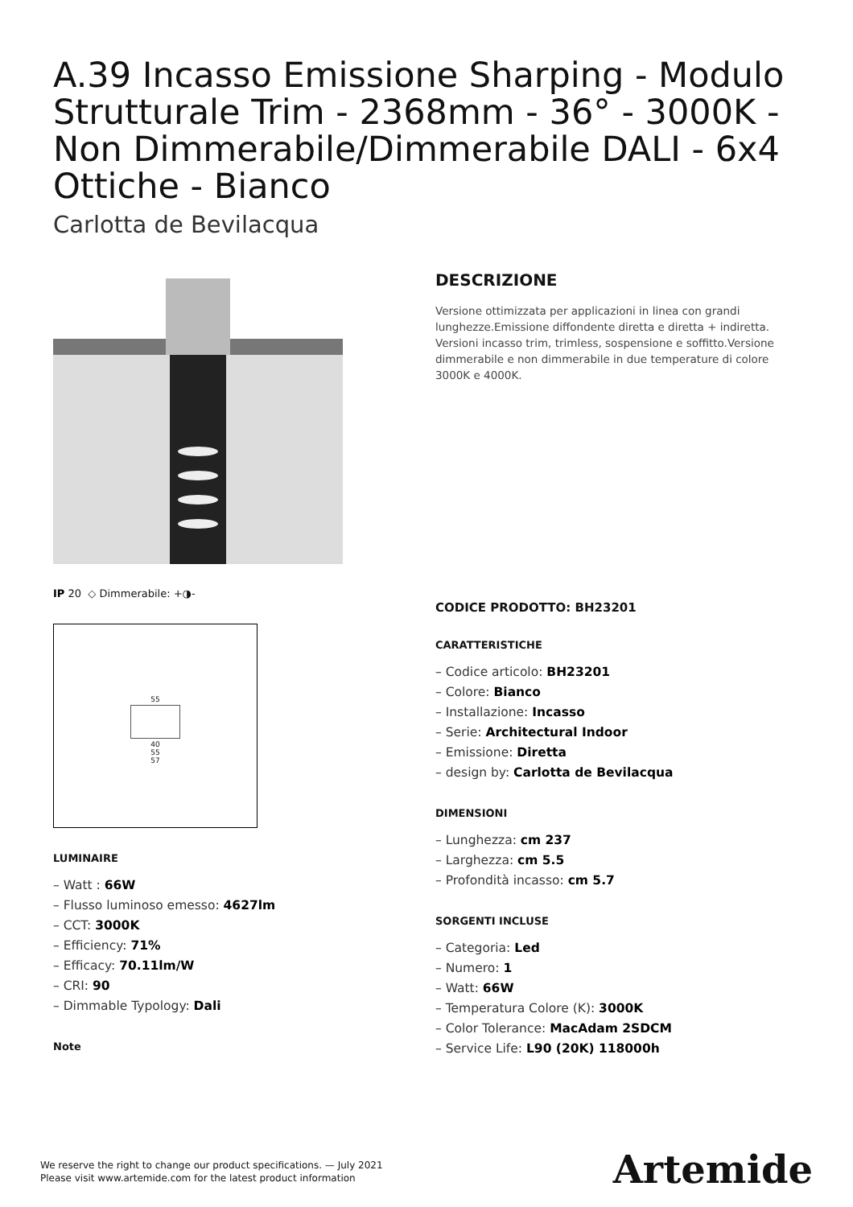A.39 Incasso Emissione Sharping - Modulo Strutturale Trim - 2368mm - 36° - 3000K - Non Dimmerabile/Dimmerabile DALI - 6x4 Ottiche - Bianco
Carlotta de Bevilacqua
IP 20 ◇ Dimmerabile: +◑-
55
40
55
57
LUMINAIRE
– Watt : 66W
– Flusso luminoso emesso: 4627lm
– CCT: 3000K
– Efficiency: 71%
– Efficacy: 70.11lm/W
– CRI: 90
– Dimmable Typology: Dali
Note
DESCRIZIONE
Versione ottimizzata per applicazioni in linea con grandi lunghezze.Emissione diffondente diretta e diretta + indiretta. Versioni incasso trim, trimless, sospensione e soffitto.Versione dimmerabile e non dimmerabile in due temperature di colore 3000K e 4000K.
CODICE PRODOTTO: BH23201
CARATTERISTICHE
– Codice articolo: BH23201
– Colore: Bianco
– Installazione: Incasso
– Serie: Architectural Indoor
– Emissione: Diretta
– design by: Carlotta de Bevilacqua
DIMENSIONI
– Lunghezza: cm 237
– Larghezza: cm 5.5
– Profondità incasso: cm 5.7
SORGENTI INCLUSE
– Categoria: Led
– Numero: 1
– Watt: 66W
– Temperatura Colore (K): 3000K
– Color Tolerance: MacAdam 2SDCM
– Service Life: L90 (20K) 118000h
We reserve the right to change our product specifications. — July 2021
Please visit www.artemide.com for the latest product information
Artemide